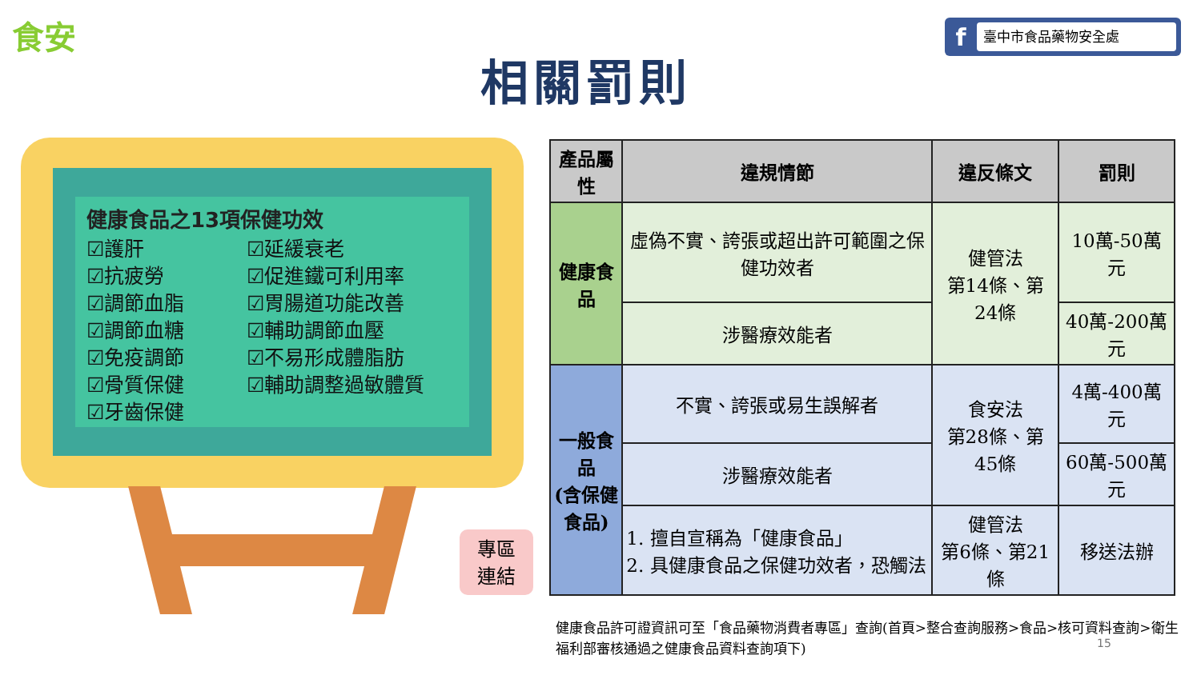食安 f臺中市食品藥物安全處
相關罰則
健康食品之13項保健功效
☑護肝
☑抗疲勞
☑調節血脂
☑調節血糖
☑免疫調節
☑骨質保健
☑牙齒保健
☑延緩衰老
☑促進鐵可利用率
☑胃腸道功能改善
☑輔助調節血壓
☑不易形成體脂肪
☑輔助調整過敏體質
專區
連結
| 產品屬性 | 違規情節 | 違反條文 | 罰則 |
| --- | --- | --- | --- |
| 健康食品 | 虛偽不實、誇張或超出許可範圍之保健功效者 | 健管法 第14條、第24條 | 10萬-50萬元 |
| | 涉醫療效能者 | | 40萬-200萬元 |
| 一般食品 (含保健 食品) | 不實、誇張或易生誤解者 | 食安法 第28條、第45條 | 4萬-400萬元 |
| | 涉醫療效能者 | | 60萬-500萬元 |
| | 1. 擅自宣稱為「健康食品」 2. 具健康食品之保健功效者，恐觸法 | 健管法 第6條、第21條 | 移送法辦 |
健康食品許可證資訊可至「食品藥物消費者專區」查詢(首頁>整合查詢服務>食品>核可資料查詢>衛生福利部審核通過之健康食品資料查詢項下)
15